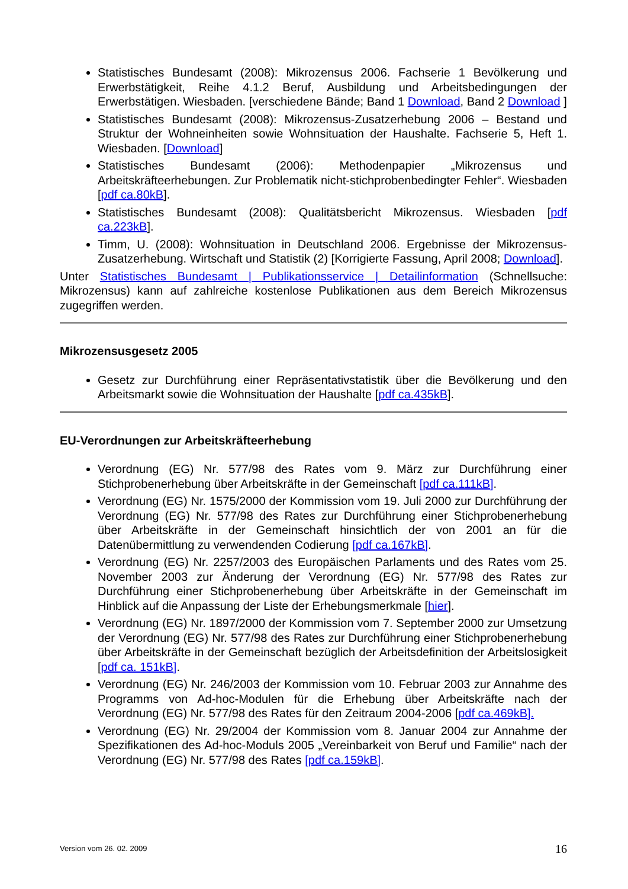Statistisches Bundesamt (2008): Mikrozensus 2006. Fachserie 1 Bevölkerung und Erwerbstätigkeit, Reihe 4.1.2 Beruf, Ausbildung und Arbeitsbedingungen der Erwerbstätigen. Wiesbaden. [verschiedene Bände; Band 1 Download, Band 2 Download ]
Statistisches Bundesamt (2008): Mikrozensus-Zusatzerhebung 2006 – Bestand und Struktur der Wohneinheiten sowie Wohnsituation der Haushalte. Fachserie 5, Heft 1. Wiesbaden. [Download]
Statistisches Bundesamt (2006): Methodenpapier „Mikrozensus und Arbeitskräfteerhebungen. Zur Problematik nicht-stichprobenbedingter Fehler“. Wiesbaden [pdf ca.80kB].
Statistisches Bundesamt (2008): Qualitätsbericht Mikrozensus. Wiesbaden [pdf ca.223kB].
Timm, U. (2008): Wohnsituation in Deutschland 2006. Ergebnisse der Mikrozensus-Zusatzerhebung. Wirtschaft und Statistik (2) [Korrigierte Fassung, April 2008; Download].
Unter Statistisches Bundesamt | Publikationsservice | Detailinformation (Schnellsuche: Mikrozensus) kann auf zahlreiche kostenlose Publikationen aus dem Bereich Mikrozensus zugegriffen werden.
Mikrozensusgesetz 2005
Gesetz zur Durchführung einer Repräsentativstatistik über die Bevölkerung und den Arbeitsmarkt sowie die Wohnsituation der Haushalte [pdf ca.435kB].
EU-Verordnungen zur Arbeitskräfteerhebung
Verordnung (EG) Nr. 577/98 des Rates vom 9. März zur Durchführung einer Stichprobenerhebung über Arbeitskräfte in der Gemeinschaft [pdf ca.111kB].
Verordnung (EG) Nr. 1575/2000 der Kommission vom 19. Juli 2000 zur Durchführung der Verordnung (EG) Nr. 577/98 des Rates zur Durchführung einer Stichprobenerhebung über Arbeitskräfte in der Gemeinschaft hinsichtlich der von 2001 an für die Datenübermittlung zu verwendenden Codierung [pdf ca.167kB].
Verordnung (EG) Nr. 2257/2003 des Europäischen Parlaments und des Rates vom 25. November 2003 zur Änderung der Verordnung (EG) Nr. 577/98 des Rates zur Durchführung einer Stichprobenerhebung über Arbeitskräfte in der Gemeinschaft im Hinblick auf die Anpassung der Liste der Erhebungsmerkmale [hier].
Verordnung (EG) Nr. 1897/2000 der Kommission vom 7. September 2000 zur Umsetzung der Verordnung (EG) Nr. 577/98 des Rates zur Durchführung einer Stichprobenerhebung über Arbeitskräfte in der Gemeinschaft bezüglich der Arbeitsdefinition der Arbeitslosigkeit [pdf ca. 151kB].
Verordnung (EG) Nr. 246/2003 der Kommission vom 10. Februar 2003 zur Annahme des Programms von Ad-hoc-Modulen für die Erhebung über Arbeitskräfte nach der Verordnung (EG) Nr. 577/98 des Rates für den Zeitraum 2004-2006 [pdf ca.469kB].
Verordnung (EG) Nr. 29/2004 der Kommission vom 8. Januar 2004 zur Annahme der Spezifikationen des Ad-hoc-Moduls 2005 „Vereinbarkeit von Beruf und Familie“ nach der Verordnung (EG) Nr. 577/98 des Rates [pdf ca.159kB].
Version vom 26. 02. 2009 16